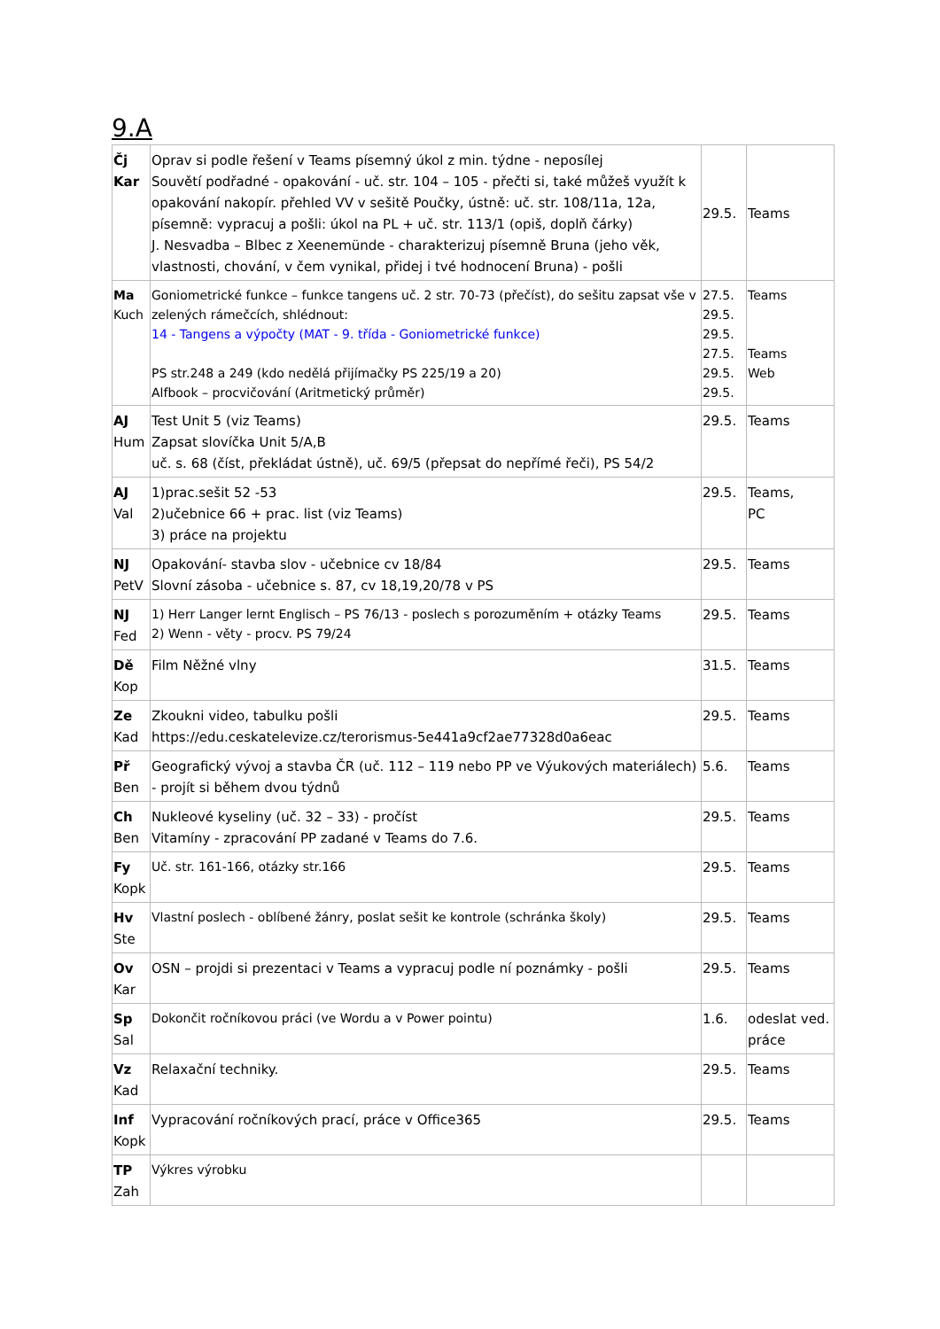9.A
| Čj Kar | Oprav si podle řešení v Teams písemný úkol z min. týdne - neposílej Souvětí podřadné - opakování - uč. str. 104 – 105 - přečti si, také můžeš využít k opakování nakopír. přehled VV v sešitě Poučky, ústně: uč. str. 108/11a, 12a, písemně: vypracuj a pošli: úkol na PL + uč. str. 113/1 (opiš, doplň čárky) J. Nesvadba – Blbec z Xeenemünde - charakterizuj písemně Bruna (jeho věk, vlastnosti, chování, v čem vynikal, přidej i tvé hodnocení Bruna) - pošli | 29.5. | Teams |
| Ma Kuch | Goniometrické funkce – funkce tangens uč. 2 str. 70-73 (přečíst), do sešitu zapsat vše v zelených rámečcích, shlédnout: 14 - Tangens a výpočty (MAT - 9. třída - Goniometrické funkce) PS str.248 a 249 (kdo nedělá přijímačky PS 225/19 a 20) Alfbook – procvičování (Aritmetický průměr) | 27.5. 29.5. 29.5. 27.5. 29.5. 29.5. | Teams Teams Web |
| AJ Hum | Test Unit 5 (viz Teams) Zapsat slovíčka Unit 5/A,B uč. s. 68 (číst, překládat ústně), uč. 69/5 (přepsat do nepřímé řeči), PS 54/2 | 29.5. | Teams |
| AJ Val | 1)prac.sešit 52 -53 2)učebnice 66 + prac. list (viz Teams) 3) práce na projektu | 29.5. | Teams, PC |
| NJ PetV | Opakování- stavba slov - učebnice cv 18/84 Slovní zásoba - učebnice s. 87, cv 18,19,20/78 v PS | 29.5. | Teams |
| NJ Fed | 1) Herr Langer lernt Englisch – PS 76/13 - poslech s porozuměním + otázky Teams 2) Wenn - věty - procv. PS 79/24 | 29.5. | Teams |
| Dě Kop | Film Něžné vlny | 31.5. | Teams |
| Ze Kad | Zkoukni video, tabulku pošli https://edu.ceskatelevize.cz/terorismus-5e441a9cf2ae77328d0a6eac | 29.5. | Teams |
| Př Ben | Geografický vývoj a stavba ČR (uč. 112 – 119 nebo PP ve Výukových materiálech) - projít si během dvou týdnů | 5.6. | Teams |
| Ch Ben | Nukleové kyseliny (uč. 32 – 33) - pročíst Vitamíny - zpracování PP zadané v Teams do 7.6. | 29.5. | Teams |
| Fy Kopk | Uč. str. 161-166, otázky str.166 | 29.5. | Teams |
| Hv Ste | Vlastní poslech - oblíbené žánry, poslat sešit ke kontrole (schránka školy) | 29.5. | Teams |
| Ov Kar | OSN – projdi si prezentaci v Teams a vypracuj podle ní poznámky - pošli | 29.5. | Teams |
| Sp Sal | Dokončit ročníkovou práci (ve Wordu a v Power pointu) | 1.6. | odeslat ved. práce |
| Vz Kad | Relaxační techniky. | 29.5. | Teams |
| Inf Kopk | Vypracování ročníkových prací, práce v Office365 | 29.5. | Teams |
| TP Zah | Výkres výrobku | | |